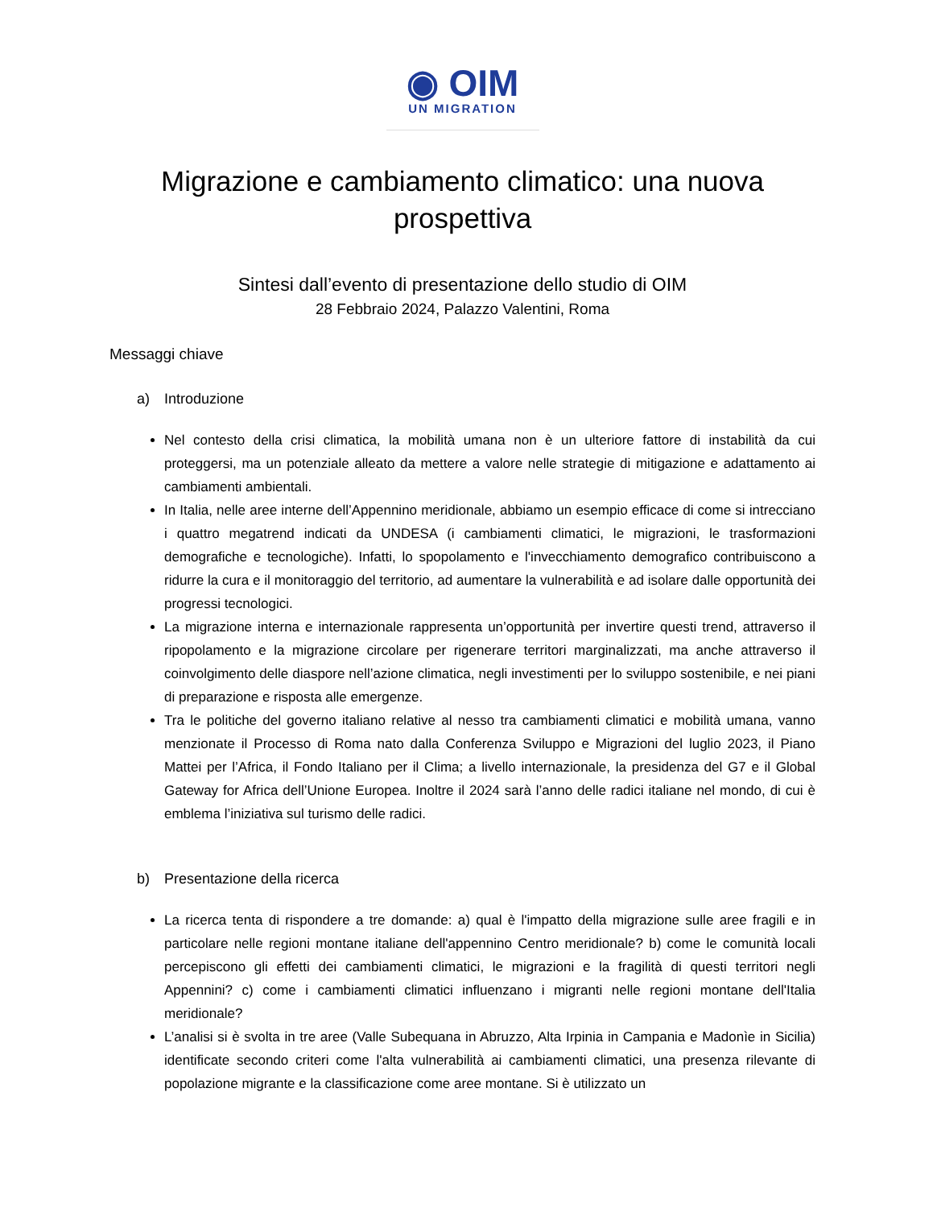◉ OIM
UN MIGRATION
Migrazione e cambiamento climatico: una nuova prospettiva
Sintesi dall’evento di presentazione dello studio di OIM
28 Febbraio 2024, Palazzo Valentini, Roma
Messaggi chiave
a) Introduzione
Nel contesto della crisi climatica, la mobilità umana non è un ulteriore fattore di instabilità da cui proteggersi, ma un potenziale alleato da mettere a valore nelle strategie di mitigazione e adattamento ai cambiamenti ambientali.
In Italia, nelle aree interne dell’Appennino meridionale, abbiamo un esempio efficace di come si intrecciano i quattro megatrend indicati da UNDESA (i cambiamenti climatici, le migrazioni, le trasformazioni demografiche e tecnologiche). Infatti, lo spopolamento e l'invecchiamento demografico contribuiscono a ridurre la cura e il monitoraggio del territorio, ad aumentare la vulnerabilità e ad isolare dalle opportunità dei progressi tecnologici.
La migrazione interna e internazionale rappresenta un’opportunità per invertire questi trend, attraverso il ripopolamento e la migrazione circolare per rigenerare territori marginalizzati, ma anche attraverso il coinvolgimento delle diaspore nell’azione climatica, negli investimenti per lo sviluppo sostenibile, e nei piani di preparazione e risposta alle emergenze.
Tra le politiche del governo italiano relative al nesso tra cambiamenti climatici e mobilità umana, vanno menzionate il Processo di Roma nato dalla Conferenza Sviluppo e Migrazioni del luglio 2023, il Piano Mattei per l’Africa, il Fondo Italiano per il Clima; a livello internazionale, la presidenza del G7 e il Global Gateway for Africa dell’Unione Europea. Inoltre il 2024 sarà l’anno delle radici italiane nel mondo, di cui è emblema l’iniziativa sul turismo delle radici.
b) Presentazione della ricerca
La ricerca tenta di rispondere a tre domande: a) qual è l'impatto della migrazione sulle aree fragili e in particolare nelle regioni montane italiane dell'appennino Centro meridionale? b) come le comunità locali percepiscono gli effetti dei cambiamenti climatici, le migrazioni e la fragilità di questi territori negli Appennini? c) come i cambiamenti climatici influenzano i migranti nelle regioni montane dell'Italia meridionale?
L’analisi si è svolta in tre aree (Valle Subequana in Abruzzo, Alta Irpinia in Campania e Madonìe in Sicilia) identificate secondo criteri come l'alta vulnerabilità ai cambiamenti climatici, una presenza rilevante di popolazione migrante e la classificazione come aree montane. Si è utilizzato un